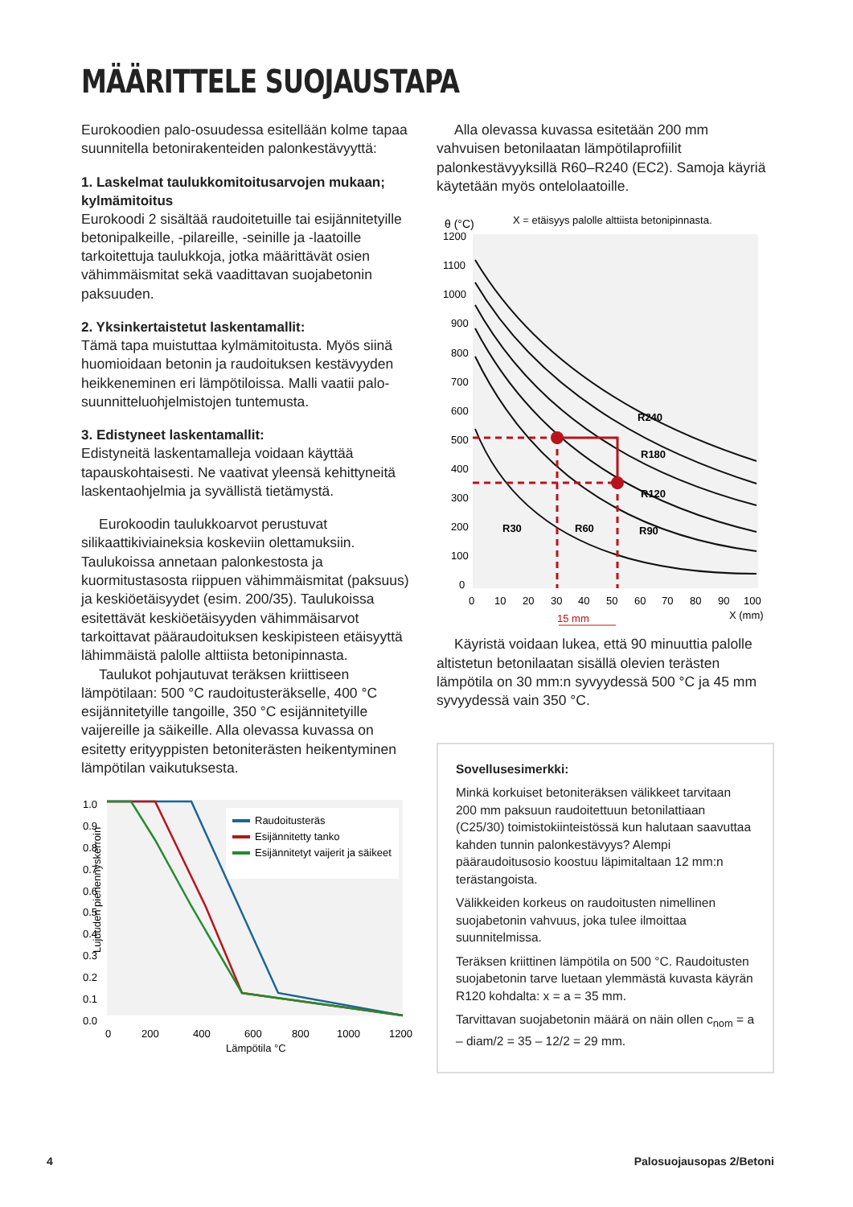MÄÄRITTELE SUOJAUSTAPA
Eurokoodien palo-osuudessa esitellään kolme tapaa suunnitella betonirakenteiden palonkestävyyttä:
1. Laskelmat taulukkomitoitusarvojen mukaan; kylmämitoitus
Eurokoodi 2 sisältää raudoitetuille tai esijännitetyille betonipalkeille, -pilareille, -seinille ja -laatoille tarkoitettuja taulukkoja, jotka määrittävät osien vähimmäismitat sekä vaadittavan suojabetonin paksuuden.
2. Yksinkertaistetut laskentamallit:
Tämä tapa muistuttaa kylmämitoitusta. Myös siinä huomioidaan betonin ja raudoituksen kestävyyden heikkeneminen eri lämpötiloissa. Malli vaatii palo­suunnitteluohjelmistojen tuntemusta.
3. Edistyneet laskentamallit:
Edistyneitä laskentamalleja voidaan käyttää tapauskohtaisesti. Ne vaativat yleensä kehittyneitä laskentaohjelmia ja syvällistä tietämystä.
Eurokoodin taulukkoarvot perustuvat silikaattikiviaineksia koskeviin olettamuksiin. Taulukoissa annetaan palonkestosta ja kuormitustasosta riippuen vähimmäismitat (paksuus) ja keskiöetäisyydet (esim. 200/35). Taulukoissa esitettävät keskiöetäisyyden vähimmäisarvot tarkoittavat pääraudoituksen keskipisteen etäisyyttä lähimmäistä palolle alttiista betonipinnasta.
Taulukot pohjautuvat teräksen kriittiseen lämpötilaan: 500 °C raudoitusteräkselle, 400 °C esijännitetyille tangoille, 350 °C esijännitetyille vaijereille ja säikeille. Alla olevassa kuvassa on esitetty erityyppisten betoniterästen heikentyminen lämpötilan vaikutuksesta.
Lujuuden pienennyskerroin
1.0
0.9
0.8
0.7
0.6
0.5
0.4
0.3
0.2
0.1
0.0
0
200
400
600
800
1000
1200
Lämpötila °C
Raudoitusteräs
Esijännitetty tanko
Esijännitetyt vaijerit ja säikeet
Alla olevassa kuvassa esitetään 200 mm vahvuisen betonilaatan lämpötilaprofiilit palonkestävyyksillä R60–R240 (EC2). Samoja käyriä käytetään myös ontelolaatoille.
θ (°C)
X = etäisyys palolle alttiista betonipinnasta.
1200
1100
1000
900
800
700
600
500
400
300
200
100
0
0
10
20
30
40
50
60
70
80
90
100
X (mm)
15 mm
R240
R180
R120
R90
R60
R30
Käyristä voidaan lukea, että 90 minuuttia palolle altistetun betonilaatan sisällä olevien terästen lämpötila on 30 mm:n syvyydessä 500 °C ja 45 mm syvyydessä vain 350 °C.
Sovellusesimerkki:
Minkä korkuiset betoniteräksen välikkeet tarvitaan 200 mm paksuun raudoitettuun betonilattiaan (C25/30) toimistokiinteistössä kun halutaan saavuttaa kahden tunnin palonkestävyys? Alempi pääraudoitusosio koostuu läpimitaltaan 12 mm:n terästangoista.
Välikkeiden korkeus on raudoitusten nimellinen suojabetonin vahvuus, joka tulee ilmoittaa suunnitelmissa.
Teräksen kriittinen lämpötila on 500 °C. Raudoitusten suojabetonin tarve luetaan ylemmästä kuvasta käyrän R120 kohdalta: x = a = 35 mm.
Tarvittavan suojabetonin määrä on näin ollen c<sub>nom</sub> = a – diam/2 = 35 – 12/2 = 29 mm.
4 Palosuojausopas 2/Betoni